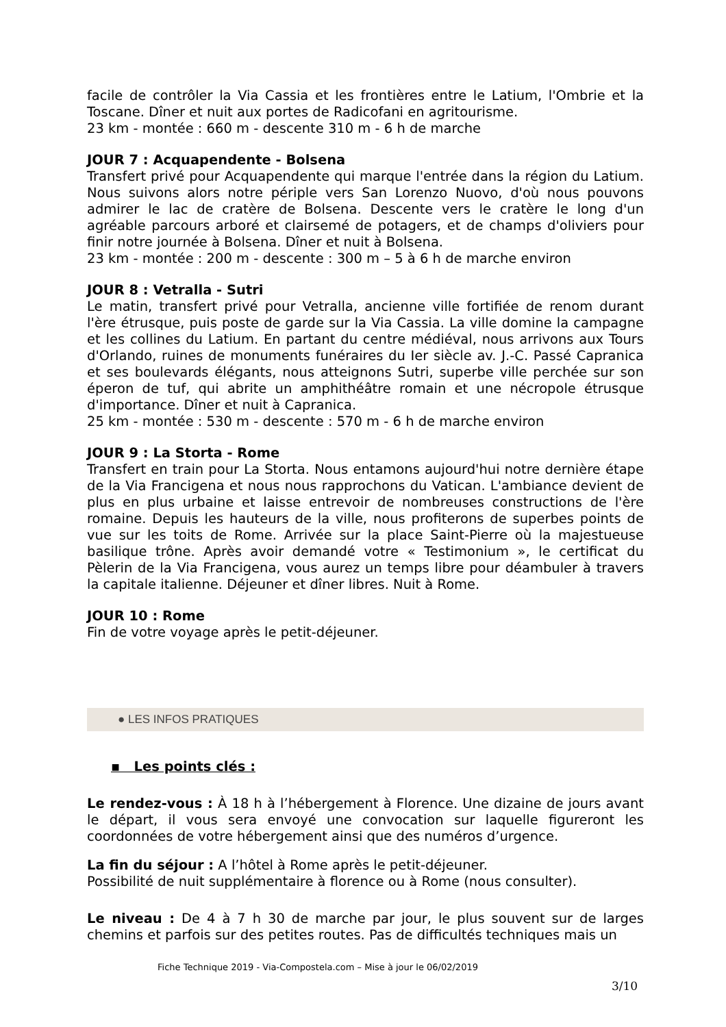facile de contrôler la Via Cassia et les frontières entre le Latium, l'Ombrie et la Toscane. Dîner et nuit aux portes de Radicofani en agritourisme.
23 km - montée : 660 m - descente 310 m - 6 h de marche
JOUR 7 : Acquapendente - Bolsena
Transfert privé pour Acquapendente qui marque l'entrée dans la région du Latium. Nous suivons alors notre périple vers San Lorenzo Nuovo, d'où nous pouvons admirer le lac de cratère de Bolsena. Descente vers le cratère le long d'un agréable parcours arboré et clairsemé de potagers, et de champs d'oliviers pour finir notre journée à Bolsena. Dîner et nuit à Bolsena.
23 km - montée : 200 m - descente : 300 m – 5 à 6 h de marche environ
JOUR 8 : Vetralla - Sutri
Le matin, transfert privé pour Vetralla, ancienne ville fortifiée de renom durant l'ère étrusque, puis poste de garde sur la Via Cassia. La ville domine la campagne et les collines du Latium. En partant du centre médiéval, nous arrivons aux Tours d'Orlando, ruines de monuments funéraires du Ier siècle av. J.-C. Passé Capranica et ses boulevards élégants, nous atteignons Sutri, superbe ville perchée sur son éperon de tuf, qui abrite un amphithéâtre romain et une nécropole étrusque d'importance. Dîner et nuit à Capranica.
25 km - montée : 530 m - descente : 570 m - 6 h de marche environ
JOUR 9 : La Storta - Rome
Transfert en train pour La Storta. Nous entamons aujourd'hui notre dernière étape de la Via Francigena et nous nous rapprochons du Vatican. L'ambiance devient de plus en plus urbaine et laisse entrevoir de nombreuses constructions de l'ère romaine. Depuis les hauteurs de la ville, nous profiterons de superbes points de vue sur les toits de Rome. Arrivée sur la place Saint-Pierre où la majestueuse basilique trône. Après avoir demandé votre « Testimonium », le certificat du Pèlerin de la Via Francigena, vous aurez un temps libre pour déambuler à travers la capitale italienne. Déjeuner et dîner libres. Nuit à Rome.
JOUR 10 : Rome
Fin de votre voyage après le petit-déjeuner.
● LES INFOS PRATIQUES
▪ Les points clés :
Le rendez-vous : À 18 h à l’hébergement à Florence. Une dizaine de jours avant le départ, il vous sera envoyé une convocation sur laquelle figureront les coordonnées de votre hébergement ainsi que des numéros d’urgence.
La fin du séjour : A l’hôtel à Rome après le petit-déjeuner.
Possibilité de nuit supplémentaire à florence ou à Rome (nous consulter).
Le niveau : De 4 à 7 h 30 de marche par jour, le plus souvent sur de larges chemins et parfois sur des petites routes. Pas de difficultés techniques mais un
Fiche Technique 2019 - Via-Compostela.com – Mise à jour le 06/02/2019
3/10